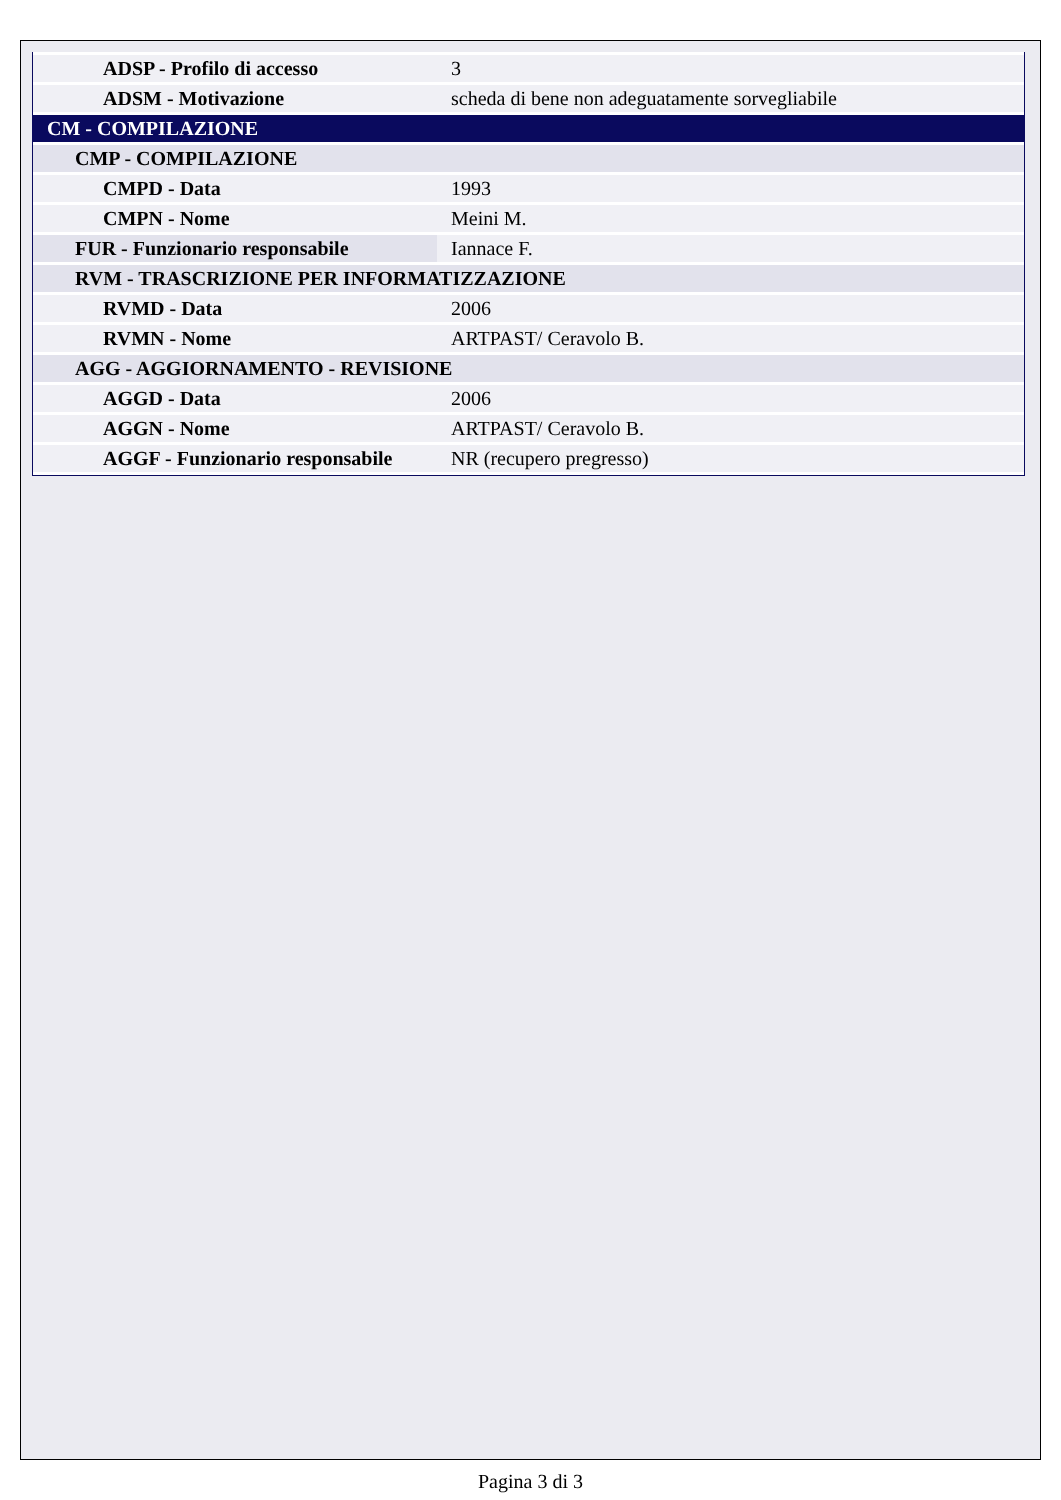| ADSP - Profilo di accesso | 3 |
| ADSM - Motivazione | scheda di bene non adeguatamente sorvegliabile |
| CM - COMPILAZIONE | |
| CMP - COMPILAZIONE | |
| CMPD - Data | 1993 |
| CMPN - Nome | Meini M. |
| FUR - Funzionario responsabile | Iannace F. |
| RVM - TRASCRIZIONE PER INFORMATIZZAZIONE | |
| RVMD - Data | 2006 |
| RVMN - Nome | ARTPAST/ Ceravolo B. |
| AGG - AGGIORNAMENTO - REVISIONE | |
| AGGD - Data | 2006 |
| AGGN - Nome | ARTPAST/ Ceravolo B. |
| AGGF - Funzionario responsabile | NR (recupero pregresso) |
Pagina 3 di 3